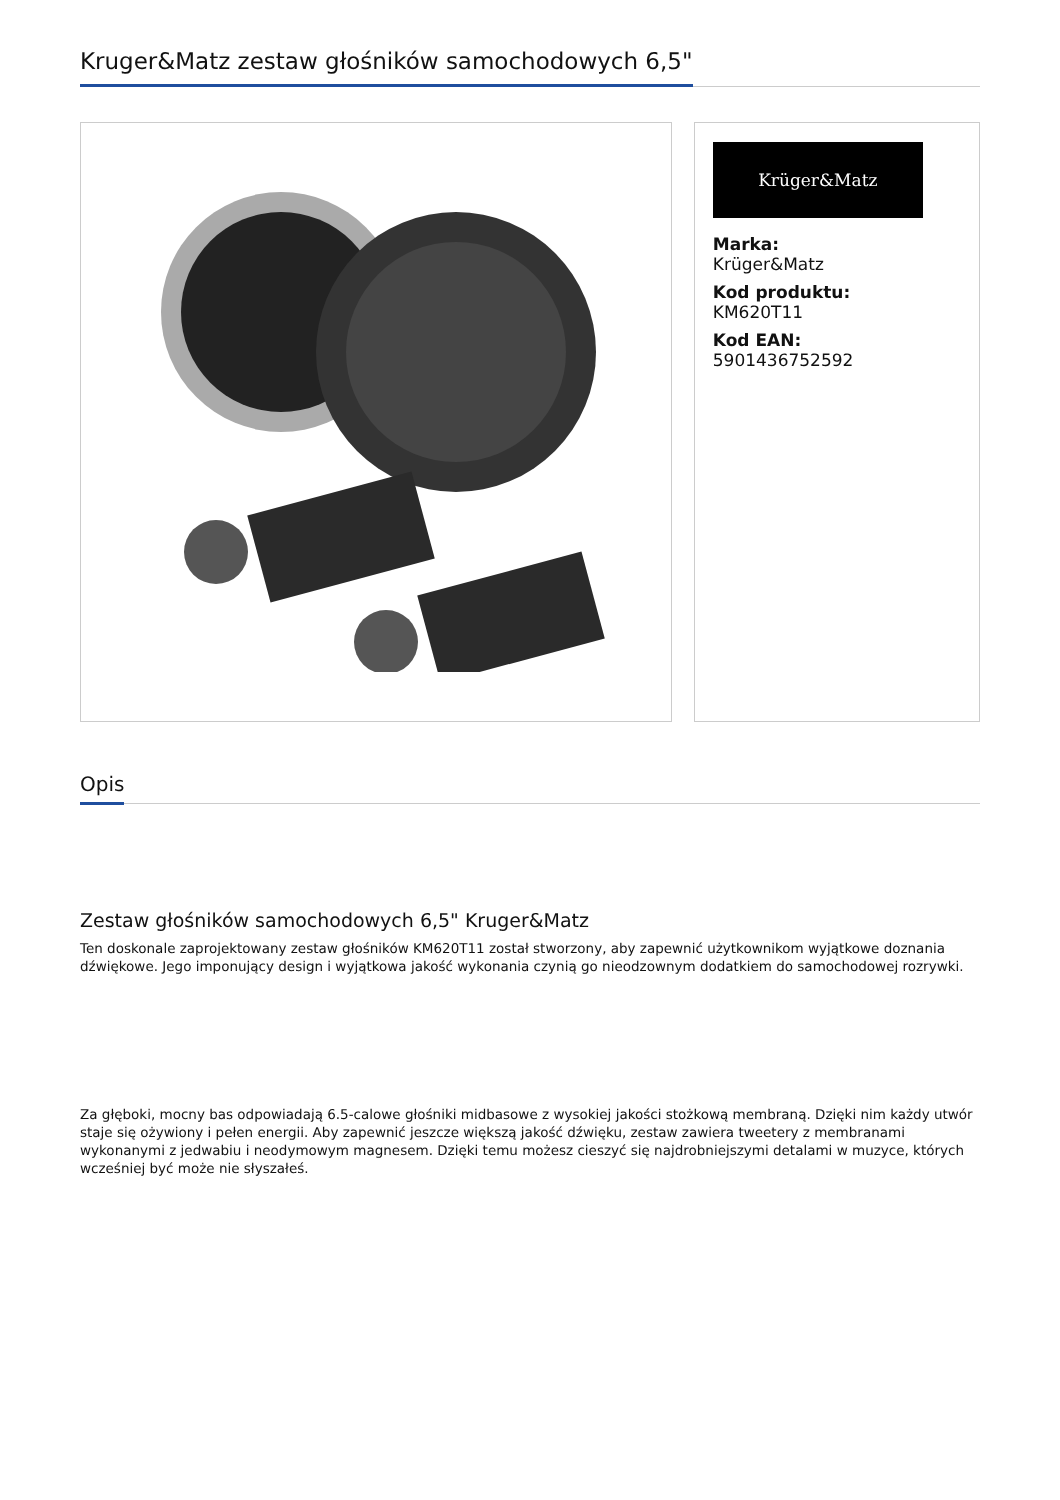Kruger&Matz zestaw głośników samochodowych 6,5"
Krüger&Matz
Marka:
Krüger&Matz
Kod produktu:
KM620T11
Kod EAN:
5901436752592
Opis
Zestaw głośników samochodowych 6,5" Kruger&Matz
Ten doskonale zaprojektowany zestaw głośników KM620T11 został stworzony, aby zapewnić użytkownikom wyjątkowe doznania dźwiękowe. Jego imponujący design i wyjątkowa jakość wykonania czynią go nieodzownym dodatkiem do samochodowej rozrywki.
Za głęboki, mocny bas odpowiadają 6.5-calowe głośniki midbasowe z wysokiej jakości stożkową membraną. Dzięki nim każdy utwór staje się ożywiony i pełen energii. Aby zapewnić jeszcze większą jakość dźwięku, zestaw zawiera tweetery z membranami wykonanymi z jedwabiu i neodymowym magnesem. Dzięki temu możesz cieszyć się najdrobniejszymi detalami w muzyce, których wcześniej być może nie słyszałeś.